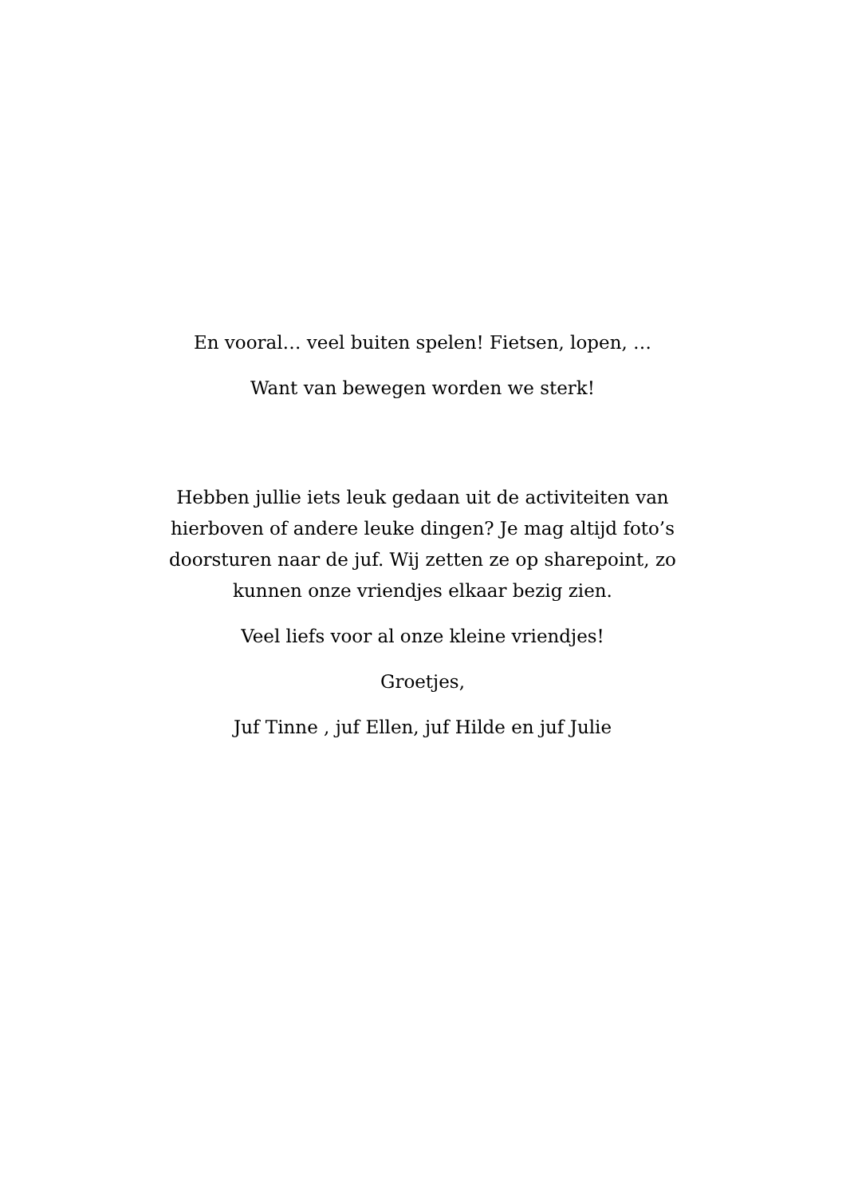En vooral… veel buiten spelen! Fietsen, lopen, …
Want van bewegen worden we sterk!
Hebben jullie iets leuk gedaan uit de activiteiten van hierboven of andere leuke dingen? Je mag altijd foto’s doorsturen naar de juf. Wij zetten ze op sharepoint, zo kunnen onze vriendjes elkaar bezig zien.
Veel liefs voor al onze kleine vriendjes!
Groetjes,
Juf Tinne , juf Ellen, juf Hilde en juf Julie